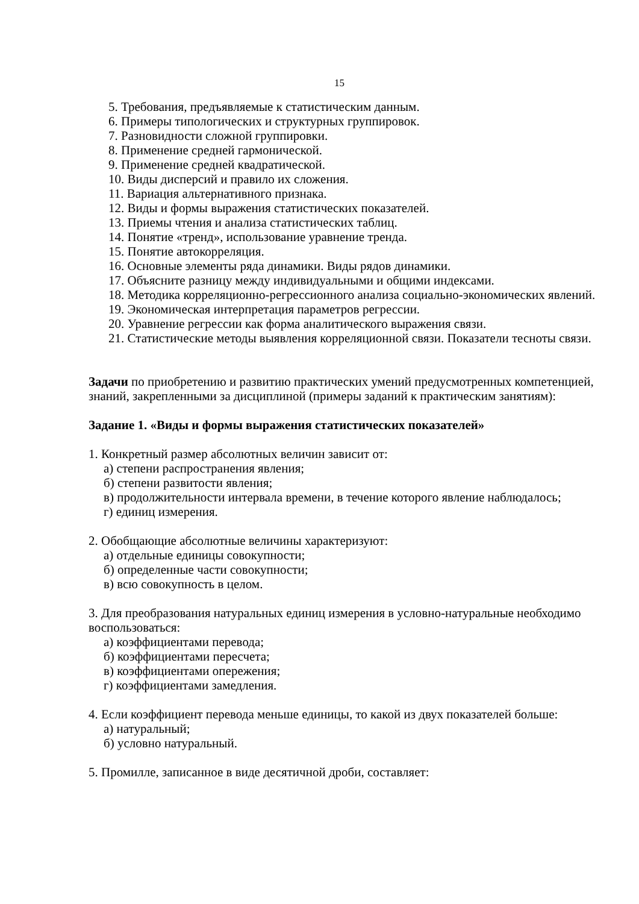15
5. Требования, предъявляемые к статистическим данным.
6. Примеры типологических и структурных группировок.
7. Разновидности сложной группировки.
8. Применение средней гармонической.
9. Применение средней квадратической.
10. Виды дисперсий и правило их сложения.
11. Вариация альтернативного признака.
12. Виды и формы выражения статистических показателей.
13. Приемы чтения и анализа статистических таблиц.
14. Понятие «тренд», использование уравнение тренда.
15. Понятие автокорреляция.
16. Основные элементы ряда динамики. Виды рядов динамики.
17. Объясните разницу между индивидуальными и общими индексами.
18. Методика корреляционно-регрессионного анализа социально-экономических явлений.
19. Экономическая интерпретация параметров регрессии.
20. Уравнение регрессии как форма аналитического выражения связи.
21. Статистические методы выявления корреляционной связи. Показатели тесноты связи.
Задачи по приобретению и развитию практических умений предусмотренных компетенцией, знаний, закрепленными за дисциплиной (примеры заданий к практическим занятиям):
Задание 1. «Виды и формы выражения статистических показателей»
1. Конкретный размер абсолютных величин зависит от:
а) степени распространения явления;
б) степени развитости явления;
в) продолжительности интервала времени, в течение которого явление наблюдалось;
г) единиц измерения.
2. Обобщающие абсолютные величины характеризуют:
а) отдельные единицы совокупности;
б) определенные части совокупности;
в) всю совокупность в целом.
3. Для преобразования натуральных единиц измерения в условно-натуральные необходимо воспользоваться:
а) коэффициентами перевода;
б) коэффициентами пересчета;
в) коэффициентами опережения;
г) коэффициентами замедления.
4. Если коэффициент перевода меньше единицы, то какой из двух показателей больше:
а) натуральный;
б) условно натуральный.
5. Промилле, записанное в виде десятичной дроби, составляет: